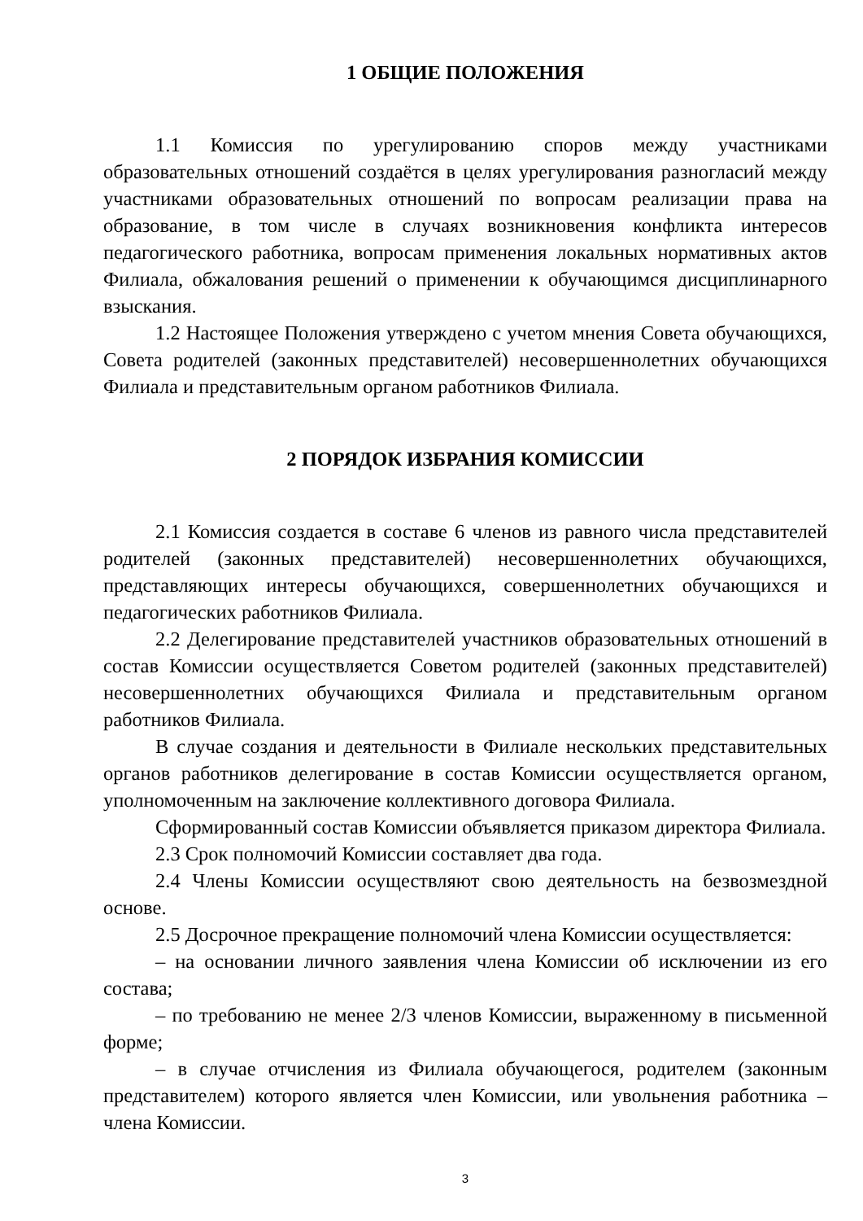1 ОБЩИЕ ПОЛОЖЕНИЯ
1.1 Комиссия по урегулированию споров между участниками образовательных отношений создаётся в целях урегулирования разногласий между участниками образовательных отношений по вопросам реализации права на образование, в том числе в случаях возникновения конфликта интересов педагогического работника, вопросам применения локальных нормативных актов Филиала, обжалования решений о применении к обучающимся дисциплинарного взыскания.
1.2 Настоящее Положения утверждено с учетом мнения Совета обучающихся, Совета родителей (законных представителей) несовершеннолетних обучающихся Филиала и представительным органом работников Филиала.
2 ПОРЯДОК ИЗБРАНИЯ КОМИССИИ
2.1 Комиссия создается в составе 6 членов из равного числа представителей родителей (законных представителей) несовершеннолетних обучающихся, представляющих интересы обучающихся, совершеннолетних обучающихся и педагогических работников Филиала.
2.2 Делегирование представителей участников образовательных отношений в состав Комиссии осуществляется Советом родителей (законных представителей) несовершеннолетних обучающихся Филиала и представительным органом работников Филиала.
В случае создания и деятельности в Филиале нескольких представительных органов работников делегирование в состав Комиссии осуществляется органом, уполномоченным на заключение коллективного договора Филиала.
Сформированный состав Комиссии объявляется приказом директора Филиала.
2.3 Срок полномочий Комиссии составляет два года.
2.4 Члены Комиссии осуществляют свою деятельность на безвозмездной основе.
2.5 Досрочное прекращение полномочий члена Комиссии осуществляется:
– на основании личного заявления члена Комиссии об исключении из его состава;
– по требованию не менее 2/3 членов Комиссии, выраженному в письменной форме;
– в случае отчисления из Филиала обучающегося, родителем (законным представителем) которого является член Комиссии, или увольнения работника – члена Комиссии.
3